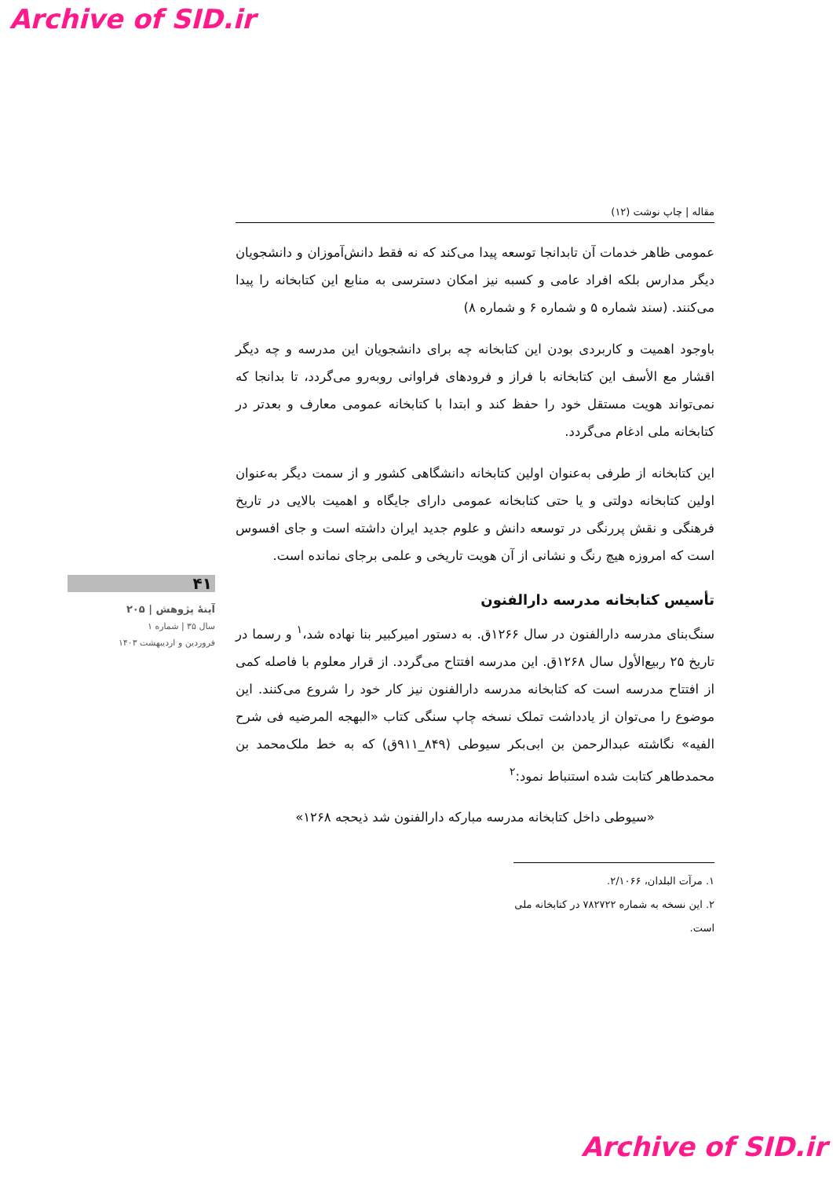Archive of SID.ir
مقاله | چاپ نوشت (۱۲)
عمومی ظاهر خدمات آن تابدانجا توسعه پیدا می‌کند که نه فقط دانش‌آموزان و دانشجویان دیگر مدارس بلکه افراد عامی و کسبه نیز امکان دسترسی به منابع این کتابخانه را پیدا می‌کنند. (سند شماره ۵ و شماره ۶ و شماره ۸)
باوجود اهمیت و کاربردی بودن این کتابخانه چه برای دانشجویان این مدرسه و چه دیگر اقشار مع الأسف این کتابخانه با فراز و فرودهای فراوانی روبه‌رو می‌گردد، تا بدانجا که نمی‌تواند هویت مستقل خود را حفظ کند و ابتدا با کتابخانه عمومی معارف و بعدتر در کتابخانه ملی ادغام می‌گردد.
این کتابخانه از طرفی به‌عنوان اولین کتابخانه دانشگاهی کشور و از سمت دیگر به‌عنوان اولین کتابخانه دولتی و یا حتی کتابخانه عمومی دارای جایگاه و اهمیت بالایی در تاریخ فرهنگی و نقش پررنگی در توسعه دانش و علوم جدید ایران داشته است و جای افسوس است که امروزه هیچ رنگ و نشانی از آن هویت تاریخی و علمی برجای نمانده است.
تأسیس کتابخانه مدرسه دارالفنون
سنگ‌بنای مدرسه دارالفنون در سال ۱۲۶۶ق. به دستور امیرکبیر بنا نهاده شد،<sup>۱</sup> و رسما در تاریخ ۲۵ ربیع‌الأول سال ۱۲۶۸ق. این مدرسه افتتاح می‌گردد. از قرار معلوم با فاصله کمی از افتتاح مدرسه است که کتابخانه مدرسه دارالفنون نیز کار خود را شروع می‌کنند. این موضوع را می‌توان از یادداشت تملک نسخه چاپ سنگی کتاب «البهجه المرضیه فی شرح الفیه» نگاشته عبدالرحمن بن ابی‌بکر سیوطی (۸۴۹_۹۱۱ق) که به خط ملک‌محمد بن محمدطاهر کتابت شده استنباط نمود:<sup>۲</sup>
«سیوطی داخل کتابخانه مدرسه مبارکه دارالفنون شد ذیحجه ۱۲۶۸»
۱. مرآت البلدان، ۲/۱۰۶۶.
۲. این نسخه به شماره ۷۸۲۷۲۲ در کتابخانه ملی است.
۴۱
آینهٔ پژوهش | ۲۰۵
سال ۳۵ | شماره ۱
فروردین و اردیبهشت ۱۴۰۳
Archive of SID.ir